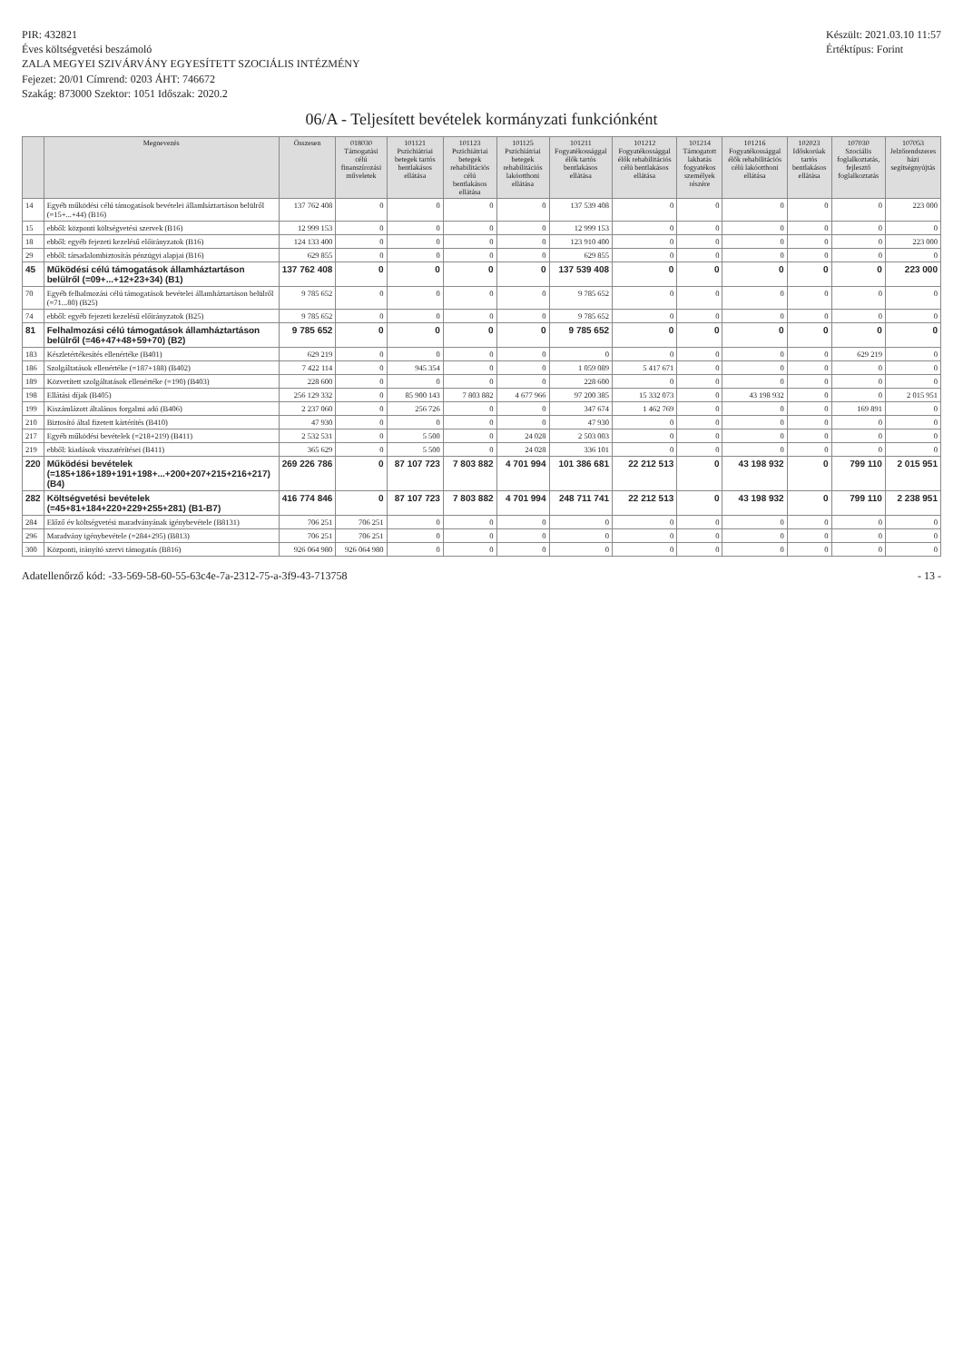PIR: 432821
Éves költségvetési beszámoló
ZALA MEGYEI SZIVÁRVÁNY EGYESÍTETT SZOCIÁLIS INTÉZMÉNY
Fejezet: 20/01 Címrend: 0203 ÁHT: 746672
Szakág: 873000 Szektor: 1051 Időszak: 2020.2
Készült: 2021.03.10 11:57
Értéktípus: Forint
06/A - Teljesített bevételek kormányzati funkciónként
| | Megnevezés | Összesen | 018030 Támogatási célú finanszírozási műveletek | 101121 Pszichiátriai betegek tartós bentlakásos ellátása | 101123 Pszichiátriai betegek rehabilitációs célú bentlakásos ellátása | 101125 Pszichiátriai betegek rehabilitációs lakóotthoni ellátása | 101211 Fogyatékossággal élők tartós bentlakásos ellátása | 101212 Fogyatékossággal élők rehabilitációs célú bentlakásos ellátása | 101214 Támogatott lakhatás fogyatékos személyek részére | 101216 Fogyatékossággal élők rehabilitációs célú lakóotthoni ellátása | 102023 Időskorúak tartós bentlakásos ellátása | 107030 Szociális foglalkoztatás, fejlesztő foglalkoztatás | 107053 Jelzőrendszeres házi segítségnyújtás |
| --- | --- | --- | --- | --- | --- | --- | --- | --- | --- | --- | --- | --- | --- |
| 14 | Egyéb működési célú támogatások bevételei államháztartáson belülről (=15+...+44) (B16) | 137 762 408 | 0 | 0 | 0 | 0 | 137 539 408 | 0 | 0 | 0 | 0 | 0 | 223 000 |
| 15 | ebből: központi költségvetési szervek (B16) | 12 999 153 | 0 | 0 | 0 | 0 | 12 999 153 | 0 | 0 | 0 | 0 | 0 | 0 |
| 18 | ebből: egyéb fejezeti kezelésű előirányzatok (B16) | 124 133 400 | 0 | 0 | 0 | 0 | 123 910 400 | 0 | 0 | 0 | 0 | 0 | 223 000 |
| 29 | ebből: társadalombiztosítás pénzügyi alapjai (B16) | 629 855 | 0 | 0 | 0 | 0 | 629 855 | 0 | 0 | 0 | 0 | 0 | 0 |
| 45 | Működési célú támogatások államháztartáson belülről (=09+...+12+23+34) (B1) | 137 762 408 | 0 | 0 | 0 | 0 | 137 539 408 | 0 | 0 | 0 | 0 | 0 | 223 000 |
| 70 | Egyéb felhalmozási célú támogatások bevételei államháztartáson belülről (=71...80) (B25) | 9 785 652 | 0 | 0 | 0 | 0 | 9 785 652 | 0 | 0 | 0 | 0 | 0 | 0 |
| 74 | ebből: egyéb fejezeti kezelésű előirányzatok (B25) | 9 785 652 | 0 | 0 | 0 | 0 | 9 785 652 | 0 | 0 | 0 | 0 | 0 | 0 |
| 81 | Felhalmozási célú támogatások államháztartáson belülről (=46+47+48+59+70) (B2) | 9 785 652 | 0 | 0 | 0 | 0 | 9 785 652 | 0 | 0 | 0 | 0 | 0 | 0 |
| 183 | Készletértékesítés ellenértéke (B401) | 629 219 | 0 | 0 | 0 | 0 | 0 | 0 | 0 | 0 | 0 | 629 219 | 0 |
| 186 | Szolgáltatások ellenértéke (=187+188) (B402) | 7 422 114 | 0 | 945 354 | 0 | 0 | 1 059 089 | 5 417 671 | 0 | 0 | 0 | 0 | 0 |
| 189 | Közvetített szolgáltatások ellenértéke (=190) (B403) | 228 600 | 0 | 0 | 0 | 0 | 228 600 | 0 | 0 | 0 | 0 | 0 | 0 |
| 198 | Ellátási díjak (B405) | 256 129 332 | 0 | 85 900 143 | 7 803 882 | 4 677 966 | 97 200 385 | 15 332 073 | 0 | 43 198 932 | 0 | 0 | 2 015 951 |
| 199 | Kiszámlázott általános forgalmi adó (B406) | 2 237 060 | 0 | 256 726 | 0 | 0 | 347 674 | 1 462 769 | 0 | 0 | 0 | 169 891 | 0 |
| 210 | Biztosító által fizetett kártérítés (B410) | 47 930 | 0 | 0 | 0 | 0 | 47 930 | 0 | 0 | 0 | 0 | 0 | 0 |
| 217 | Egyéb működési bevételek (=218+219) (B411) | 2 532 531 | 0 | 5 500 | 0 | 24 028 | 2 503 003 | 0 | 0 | 0 | 0 | 0 | 0 |
| 219 | ebből: kiadások visszatérítései (B411) | 365 629 | 0 | 5 500 | 0 | 24 028 | 336 101 | 0 | 0 | 0 | 0 | 0 | 0 |
| 220 | Működési bevételek (=185+186+189+191+198+...+200+207+215+216+217) (B4) | 269 226 786 | 0 | 87 107 723 | 7 803 882 | 4 701 994 | 101 386 681 | 22 212 513 | 0 | 43 198 932 | 0 | 799 110 | 2 015 951 |
| 282 | Költségvetési bevételek (=45+81+184+220+229+255+281) (B1-B7) | 416 774 846 | 0 | 87 107 723 | 7 803 882 | 4 701 994 | 248 711 741 | 22 212 513 | 0 | 43 198 932 | 0 | 799 110 | 2 238 951 |
| 284 | Előző év költségvetési maradványának igénybevétele (B8131) | 706 251 | 706 251 | 0 | 0 | 0 | 0 | 0 | 0 | 0 | 0 | 0 | 0 |
| 296 | Maradvány igénybevétele (=284+295) (B813) | 706 251 | 706 251 | 0 | 0 | 0 | 0 | 0 | 0 | 0 | 0 | 0 | 0 |
| 300 | Központi, irányító szervi támogatás (B816) | 926 064 980 | 926 064 980 | 0 | 0 | 0 | 0 | 0 | 0 | 0 | 0 | 0 | 0 |
Adatellenőrző kód: -33-569-58-60-55-63c4e-7a-2312-75-a-3f9-43-713758
- 13 -